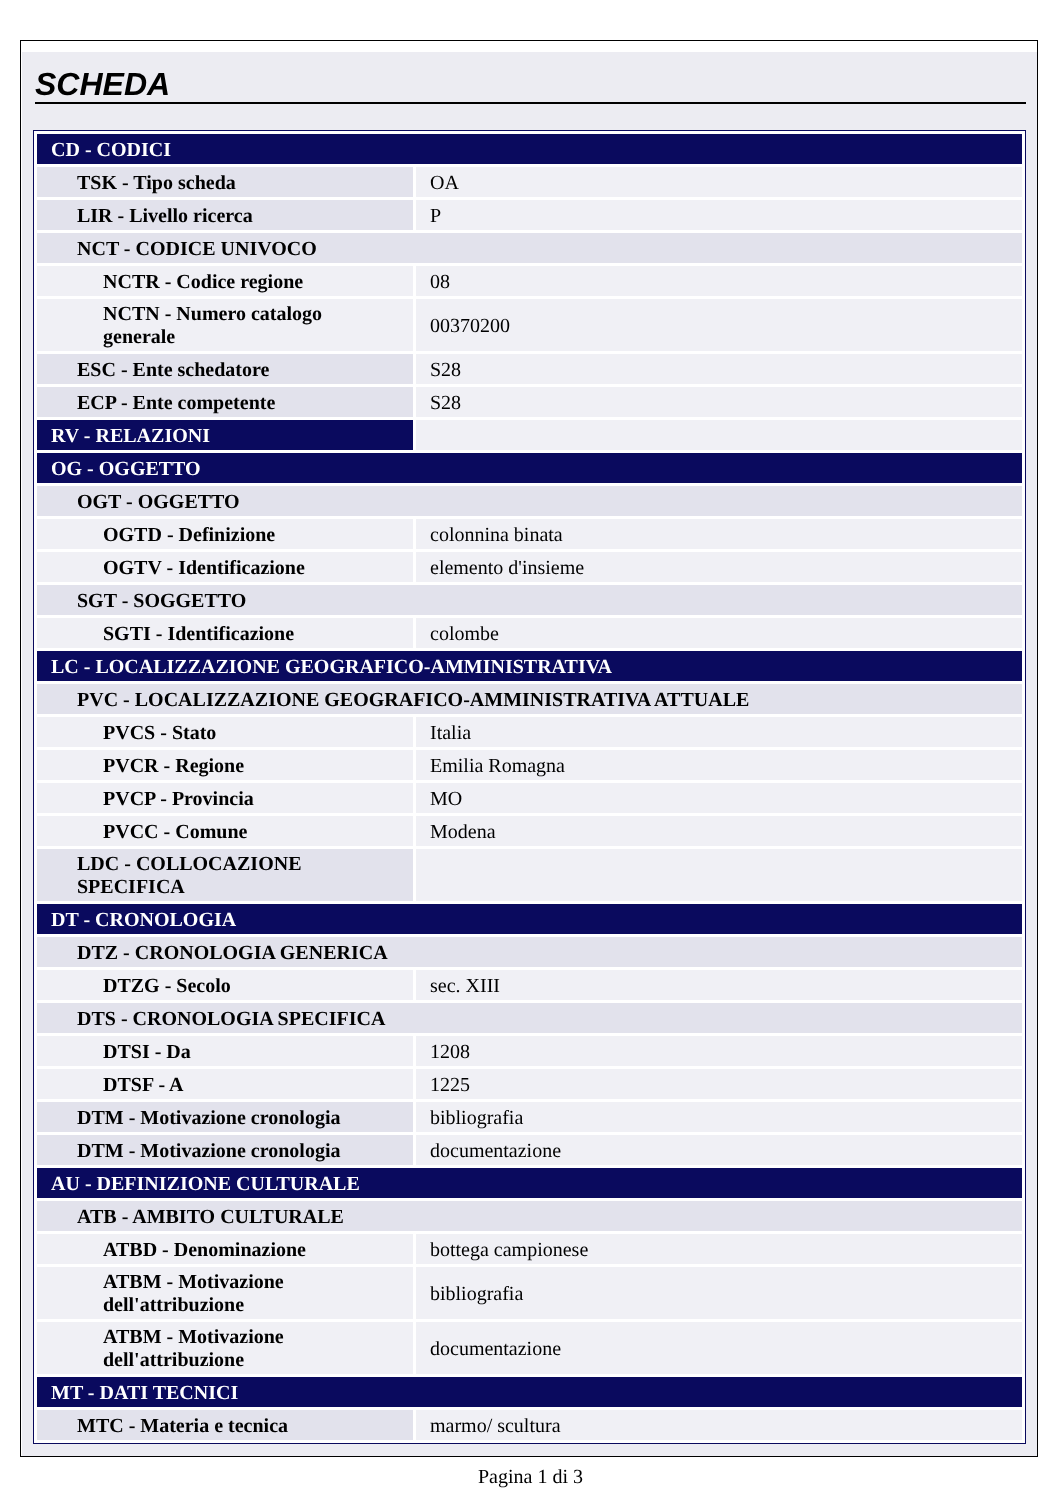SCHEDA
| CD - CODICI | |
| TSK - Tipo scheda | OA |
| LIR - Livello ricerca | P |
| NCT - CODICE UNIVOCO | |
| NCTR - Codice regione | 08 |
| NCTN - Numero catalogo generale | 00370200 |
| ESC - Ente schedatore | S28 |
| ECP - Ente competente | S28 |
| RV - RELAZIONI | |
| OG - OGGETTO | |
| OGT - OGGETTO | |
| OGTD - Definizione | colonnina binata |
| OGTV - Identificazione | elemento d'insieme |
| SGT - SOGGETTO | |
| SGTI - Identificazione | colombe |
| LC - LOCALIZZAZIONE GEOGRAFICO-AMMINISTRATIVA | |
| PVC - LOCALIZZAZIONE GEOGRAFICO-AMMINISTRATIVA ATTUALE | |
| PVCS - Stato | Italia |
| PVCR - Regione | Emilia Romagna |
| PVCP - Provincia | MO |
| PVCC - Comune | Modena |
| LDC - COLLOCAZIONE SPECIFICA | |
| DT - CRONOLOGIA | |
| DTZ - CRONOLOGIA GENERICA | |
| DTZG - Secolo | sec. XIII |
| DTS - CRONOLOGIA SPECIFICA | |
| DTSI - Da | 1208 |
| DTSF - A | 1225 |
| DTM - Motivazione cronologia | bibliografia |
| DTM - Motivazione cronologia | documentazione |
| AU - DEFINIZIONE CULTURALE | |
| ATB - AMBITO CULTURALE | |
| ATBD - Denominazione | bottega campionese |
| ATBM - Motivazione dell'attribuzione | bibliografia |
| ATBM - Motivazione dell'attribuzione | documentazione |
| MT - DATI TECNICI | |
| MTC - Materia e tecnica | marmo/ scultura |
Pagina 1 di 3